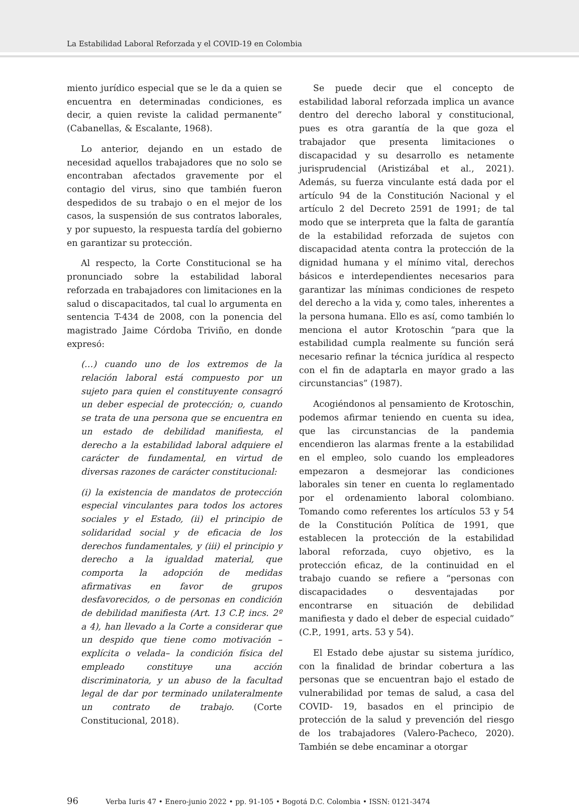La Estabilidad Laboral Reforzada y el COVID-19 en Colombia
miento jurídico especial que se le da a quien se encuentra en determinadas condiciones, es decir, a quien reviste la calidad permanente” (Cabanellas, & Escalante, 1968).
Lo anterior, dejando en un estado de necesidad aquellos trabajadores que no solo se encontraban afectados gravemente por el contagio del virus, sino que también fueron despedidos de su trabajo o en el mejor de los casos, la suspensión de sus contratos laborales, y por supuesto, la respuesta tardía del gobierno en garantizar su protección.
Al respecto, la Corte Constitucional se ha pronunciado sobre la estabilidad laboral reforzada en trabajadores con limitaciones en la salud o discapacitados, tal cual lo argumenta en sentencia T-434 de 2008, con la ponencia del magistrado Jaime Córdoba Triviño, en donde expresó:
(…) cuando uno de los extremos de la relación laboral está compuesto por un sujeto para quien el constituyente consagró un deber especial de protección; o, cuando se trata de una persona que se encuentra en un estado de debilidad manifiesta, el derecho a la estabilidad laboral adquiere el carácter de fundamental, en virtud de diversas razones de carácter constitucional:
(i) la existencia de mandatos de protección especial vinculantes para todos los actores sociales y el Estado, (ii) el principio de solidaridad social y de eficacia de los derechos fundamentales, y (iii) el principio y derecho a la igualdad material, que comporta la adopción de medidas afirmativas en favor de grupos desfavorecidos, o de personas en condición de debilidad manifiesta (Art. 13 C.P, incs. 2º a 4), han llevado a la Corte a considerar que un despido que tiene como motivación –explícita o velada– la condición física del empleado constituye una acción discriminatoria, y un abuso de la facultad legal de dar por terminado unilateralmente un contrato de trabajo. (Corte Constitucional, 2018).
Se puede decir que el concepto de estabilidad laboral reforzada implica un avance dentro del derecho laboral y constitucional, pues es otra garantía de la que goza el trabajador que presenta limitaciones o discapacidad y su desarrollo es netamente jurisprudencial (Aristizábal et al., 2021). Además, su fuerza vinculante está dada por el artículo 94 de la Constitución Nacional y el artículo 2 del Decreto 2591 de 1991; de tal modo que se interpreta que la falta de garantía de la estabilidad reforzada de sujetos con discapacidad atenta contra la protección de la dignidad humana y el mínimo vital, derechos básicos e interdependientes necesarios para garantizar las mínimas condiciones de respeto del derecho a la vida y, como tales, inherentes a la persona humana. Ello es así, como también lo menciona el autor Krotoschin “para que la estabilidad cumpla realmente su función será necesario refinar la técnica jurídica al respecto con el fin de adaptarla en mayor grado a las circunstancias” (1987).
Acogiéndonos al pensamiento de Krotoschin, podemos afirmar teniendo en cuenta su idea, que las circunstancias de la pandemia encendieron las alarmas frente a la estabilidad en el empleo, solo cuando los empleadores empezaron a desmejorar las condiciones laborales sin tener en cuenta lo reglamentado por el ordenamiento laboral colombiano. Tomando como referentes los artículos 53 y 54 de la Constitución Política de 1991, que establecen la protección de la estabilidad laboral reforzada, cuyo objetivo, es la protección eficaz, de la continuidad en el trabajo cuando se refiere a “personas con discapacidades o desventajadas por encontrarse en situación de debilidad manifiesta y dado el deber de especial cuidado” (C.P., 1991, arts. 53 y 54).
El Estado debe ajustar su sistema jurídico, con la finalidad de brindar cobertura a las personas que se encuentran bajo el estado de vulnerabilidad por temas de salud, a casa del COVID- 19, basados en el principio de protección de la salud y prevención del riesgo de los trabajadores (Valero-Pacheco, 2020). También se debe encaminar a otorgar
96 Verba Iuris 47 • Enero-junio 2022 • pp. 91-105 • Bogotá D.C. Colombia • ISSN: 0121-3474